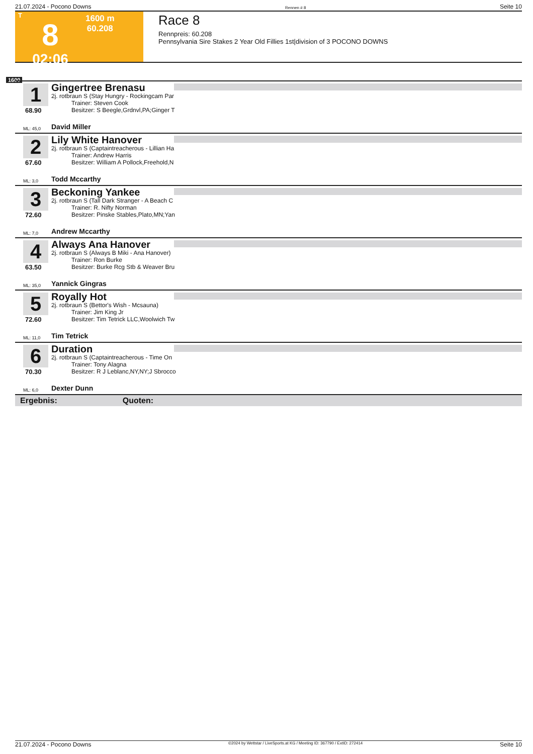21.07.2024 - Pocono Downs Rennen # 8 Seite 10
T
8
02:06
1600 m
60.208
Race 8
Rennpreis: 60.208
Pennsylvania Sire Stakes 2 Year Old Fillies 1st|division of 3 POCONO DOWNS
1600
1
68.90
Gingertree Brenasu
2j. rotbraun S (Stay Hungry - Rockingcam Par
Trainer: Steven Cook
Besitzer: S Beegle,Grdnvl,PA;Ginger T
ML: 45,0 David Miller
2
67.60
Lily White Hanover
2j. rotbraun S (Captaintreacherous - Lillian Ha
Trainer: Andrew Harris
Besitzer: William A Pollock,Freehold,N
ML: 3,0 Todd Mccarthy
3
72.60
Beckoning Yankee
2j. rotbraun S (Tall Dark Stranger - A Beach C
Trainer: R. Nifty Norman
Besitzer: Pinske Stables,Plato,MN;Yan
ML: 7,0 Andrew Mccarthy
4
63.50
Always Ana Hanover
2j. rotbraun S (Always B Miki - Ana Hanover)
Trainer: Ron Burke
Besitzer: Burke Rcg Stb & Weaver Bru
ML: 35,0 Yannick Gingras
5
72.60
Royally Hot
2j. rotbraun S (Bettor's Wish - Mcsauna)
Trainer: Jim King Jr
Besitzer: Tim Tetrick LLC,Woolwich Tw
ML: 11,0 Tim Tetrick
6
70.30
Duration
2j. rotbraun S (Captaintreacherous - Time On
Trainer: Tony Alagna
Besitzer: R J Leblanc,NY,NY;J Sbrocco
ML: 6,0 Dexter Dunn
Ergebnis: Quoten:
21.07.2024 - Pocono Downs ©2024 by Wettstar / LiveSports.at KG / Meeting ID: 367790 / ExtID: 272414 Seite 10